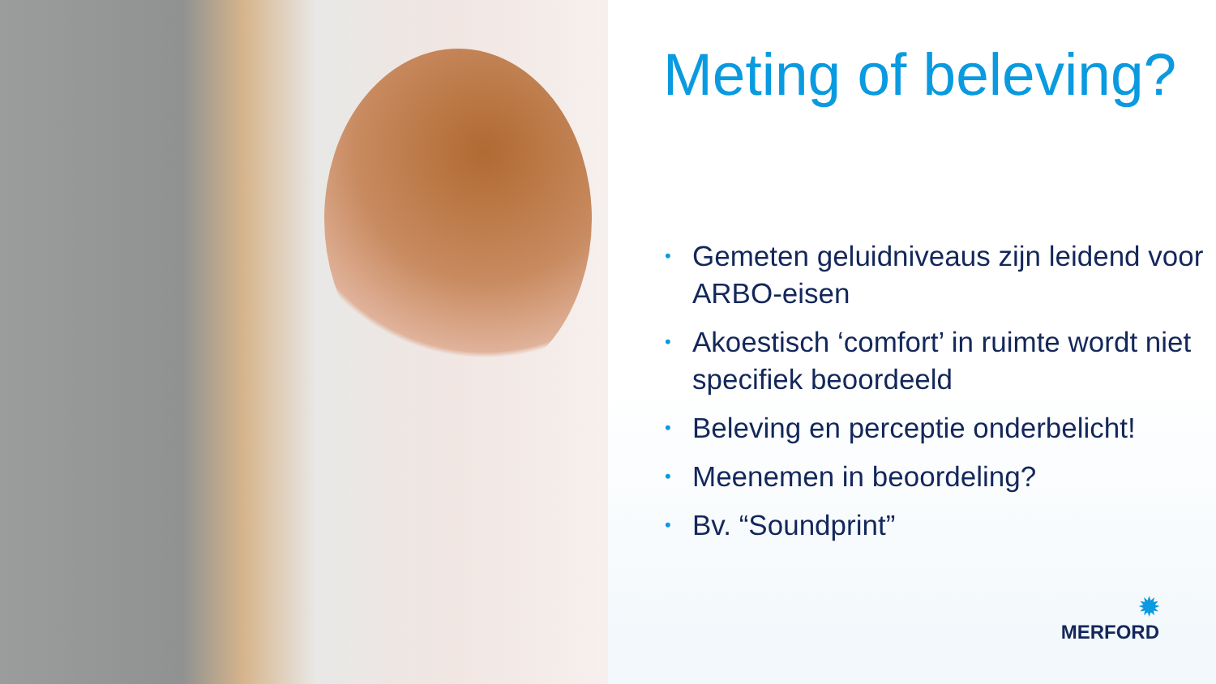Meting of beleving?
• Gemeten geluidniveaus zijn leidend voor ARBO-eisen
• Akoestisch ‘comfort’ in ruimte wordt niet specifiek beoordeeld
• Beleving en perceptie onderbelicht!
• Meenemen in beoordeling?
• Bv. “Soundprint”
✹
MERFORD